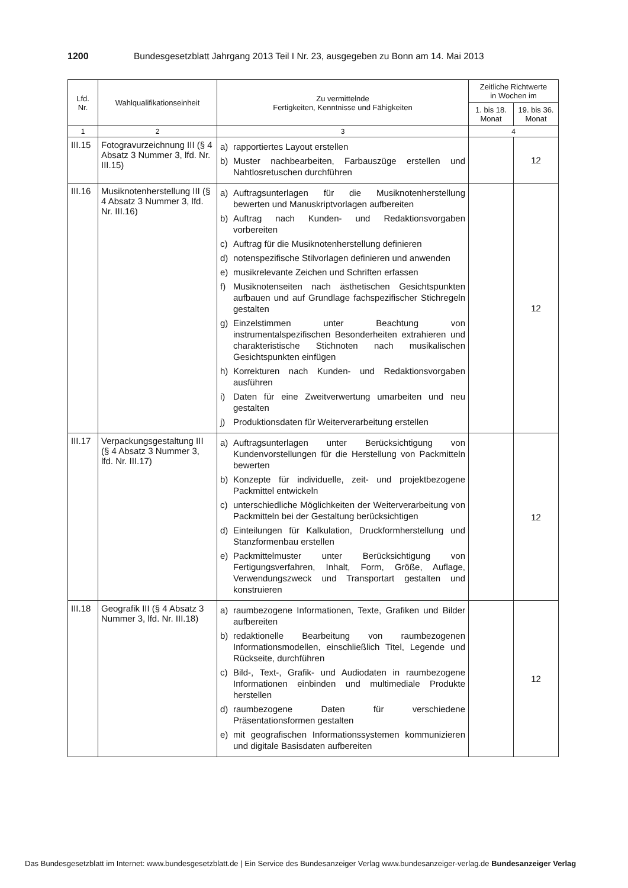1200 Bundesgesetzblatt Jahrgang 2013 Teil I Nr. 23, ausgegeben zu Bonn am 14. Mai 2013
| Lfd. Nr. | Wahlqualifikationseinheit | Zu vermittelnde Fertigkeiten, Kenntnisse und Fähigkeiten | Zeitliche Richtwerte in Wochen im | |
| --- | --- | --- | --- | --- |
| | | | 1. bis 18. Monat | 19. bis 36. Monat |
| 1 | 2 | 3 | 4 | |
| III.15 | Fotogravurzeichnung III (§ 4 Absatz 3 Nummer 3, lfd. Nr. III.15) | a) rapportiertes Layout erstellen b) Muster nachbearbeiten, Farbauszüge erstellen und Nahtlosretuschen durchführen | | 12 |
| III.16 | Musiknotenherstellung III (§ 4 Absatz 3 Nummer 3, lfd. Nr. III.16) | a) Auftragsunterlagen für die Musiknotenherstellung bewerten und Manuskriptvorlagen aufbereiten b) Auftrag nach Kunden- und Redaktionsvorgaben vorbereiten c) Auftrag für die Musiknotenherstellung definieren d) notenspezifische Stilvorlagen definieren und anwenden e) musikrelevante Zeichen und Schriften erfassen f) Musiknotenseiten nach ästhetischen Gesichtspunkten aufbauen und auf Grundlage fachspezifischer Stichregeln gestalten g) Einzelstimmen unter Beachtung von instrumentalspezifischen Besonderheiten extrahieren und charakteristische Stichnoten nach musikalischen Gesichtspunkten einfügen h) Korrekturen nach Kunden- und Redaktionsvorgaben ausführen i) Daten für eine Zweitverwertung umarbeiten und neu gestalten j) Produktionsdaten für Weiterverarbeitung erstellen | | 12 |
| III.17 | Verpackungsgestaltung III (§ 4 Absatz 3 Nummer 3, lfd. Nr. III.17) | a) Auftragsunterlagen unter Berücksichtigung von Kundenvorstellungen für die Herstellung von Packmitteln bewerten b) Konzepte für individuelle, zeit- und projektbezogene Packmittel entwickeln c) unterschiedliche Möglichkeiten der Weiterverarbeitung von Packmitteln bei der Gestaltung berücksichtigen d) Einteilungen für Kalkulation, Druckformherstellung und Stanzformenbau erstellen e) Packmittelmuster unter Berücksichtigung von Fertigungsverfahren, Inhalt, Form, Größe, Auflage, Verwendungszweck und Transportart gestalten und konstruieren | | 12 |
| III.18 | Geografik III (§ 4 Absatz 3 Nummer 3, lfd. Nr. III.18) | a) raumbezogene Informationen, Texte, Grafiken und Bilder aufbereiten b) redaktionelle Bearbeitung von raumbezogenen Informationsmodellen, einschließlich Titel, Legende und Rückseite, durchführen c) Bild-, Text-, Grafik- und Audiodaten in raumbezogene Informationen einbinden und multimediale Produkte herstellen d) raumbezogene Daten für verschiedene Präsentationsformen gestalten e) mit geografischen Informationssystemen kommunizieren und digitale Basisdaten aufbereiten | | 12 |
Das Bundesgesetzblatt im Internet: www.bundesgesetzblatt.de | Ein Service des Bundesanzeiger Verlag www.bundesanzeiger-verlag.de Bundesanzeiger Verlag